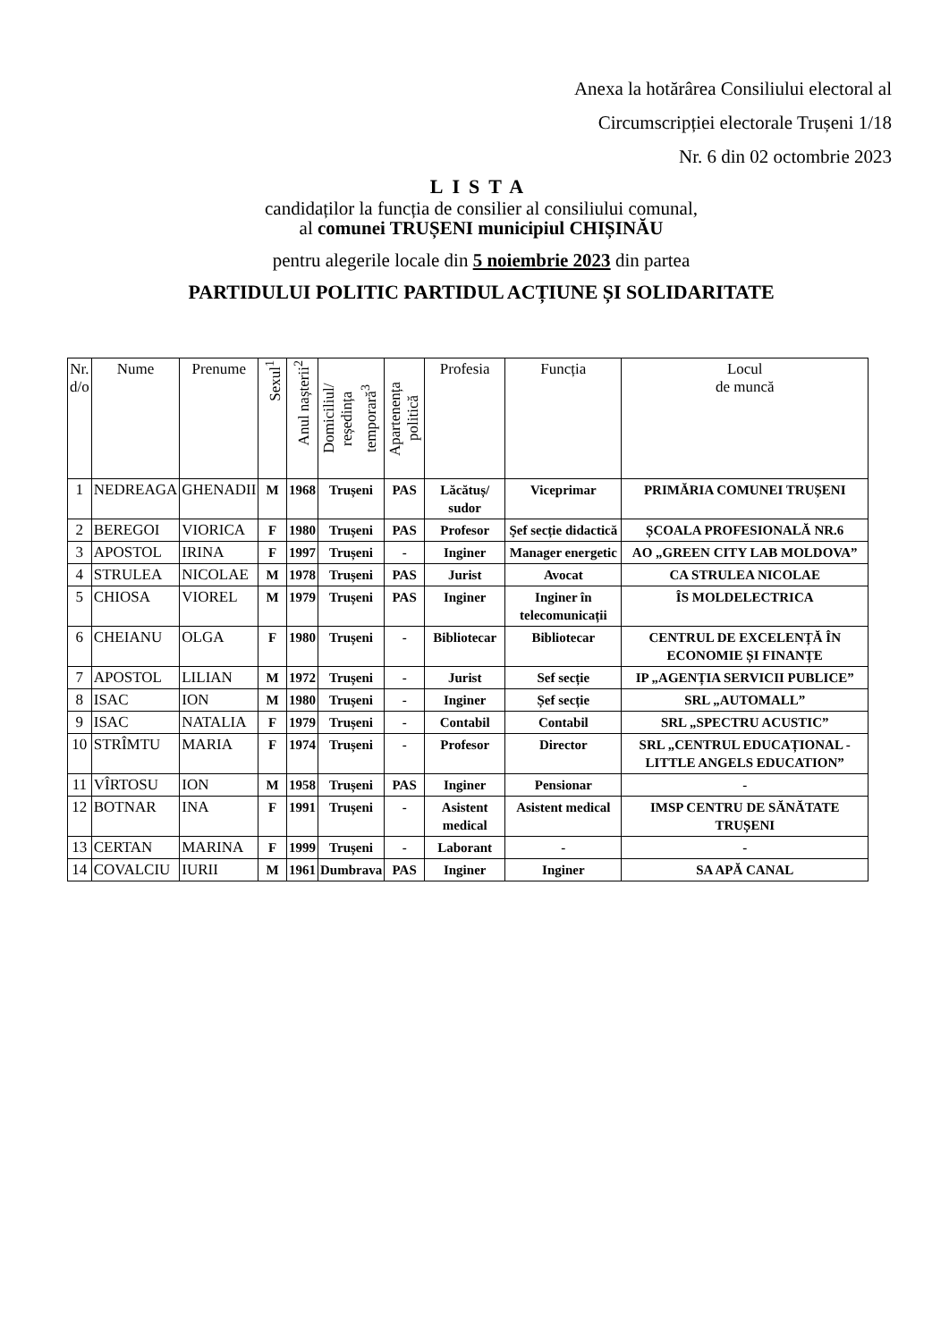Anexa la hotărârea Consiliului electoral al
Circumscripției electorale Trușeni 1/18
Nr. 6 din 02 octombrie 2023
LISTA
candidaților la funcția de consilier al consiliului comunal,
al comunei TRUȘENI municipiul CHIȘINĂU
pentru alegerile locale din 5 noiembrie 2023 din partea
PARTIDULUI POLITIC PARTIDUL ACȚIUNE ȘI SOLIDARITATE
| Nr. d/o | Nume | Prenume | Sexul<sup>1</sup> | Anul nașterii<sup>2</sup> | Domiciliul/ reședința temporară<sup>3</sup> | Apartenența politică | Profesia | Funcția | Locul de muncă |
| --- | --- | --- | --- | --- | --- | --- | --- | --- | --- |
| 1 | NEDREAGA | GHENADII | M | 1968 | Trușeni | PAS | Lăcătuș/ sudor | Viceprimar | PRIMĂRIA COMUNEI TRUȘENI |
| 2 | BEREGOI | VIORICA | F | 1980 | Trușeni | PAS | Profesor | Şef secție didactică | ȘCOALA PROFESIONALĂ NR.6 |
| 3 | APOSTOL | IRINA | F | 1997 | Trușeni | - | Inginer | Manager energetic | AO „GREEN CITY LAB MOLDOVA” |
| 4 | STRULEA | NICOLAE | M | 1978 | Trușeni | PAS | Jurist | Avocat | CA STRULEA NICOLAE |
| 5 | CHIOSA | VIOREL | M | 1979 | Trușeni | PAS | Inginer | Inginer în telecomunicații | ÎS MOLDELECTRICA |
| 6 | CHEIANU | OLGA | F | 1980 | Trușeni | - | Bibliotecar | Bibliotecar | CENTRUL DE EXCELENȚĂ ÎN ECONOMIE ȘI FINANȚE |
| 7 | APOSTOL | LILIAN | M | 1972 | Trușeni | - | Jurist | Sef secție | IP „AGENȚIA SERVICII PUBLICE” |
| 8 | ISAC | ION | M | 1980 | Trușeni | - | Inginer | Șef secție | SRL „AUTOMALL” |
| 9 | ISAC | NATALIA | F | 1979 | Trușeni | - | Contabil | Contabil | SRL „SPECTRU ACUSTIC” |
| 10 | STRÎMTU | MARIA | F | 1974 | Trușeni | - | Profesor | Director | SRL „CENTRUL EDUCAȚIONAL - LITTLE ANGELS EDUCATION” |
| 11 | VÎRTOSU | ION | M | 1958 | Trușeni | PAS | Inginer | Pensionar | - |
| 12 | BOTNAR | INA | F | 1991 | Trușeni | - | Asistent medical | Asistent medical | IMSP CENTRU DE SĂNĂTATE TRUȘENI |
| 13 | CERTAN | MARINA | F | 1999 | Trușeni | - | Laborant | - | - |
| 14 | COVALCIU | IURII | M | 1961 | Dumbrava | PAS | Inginer | Inginer | SA APĂ CANAL |